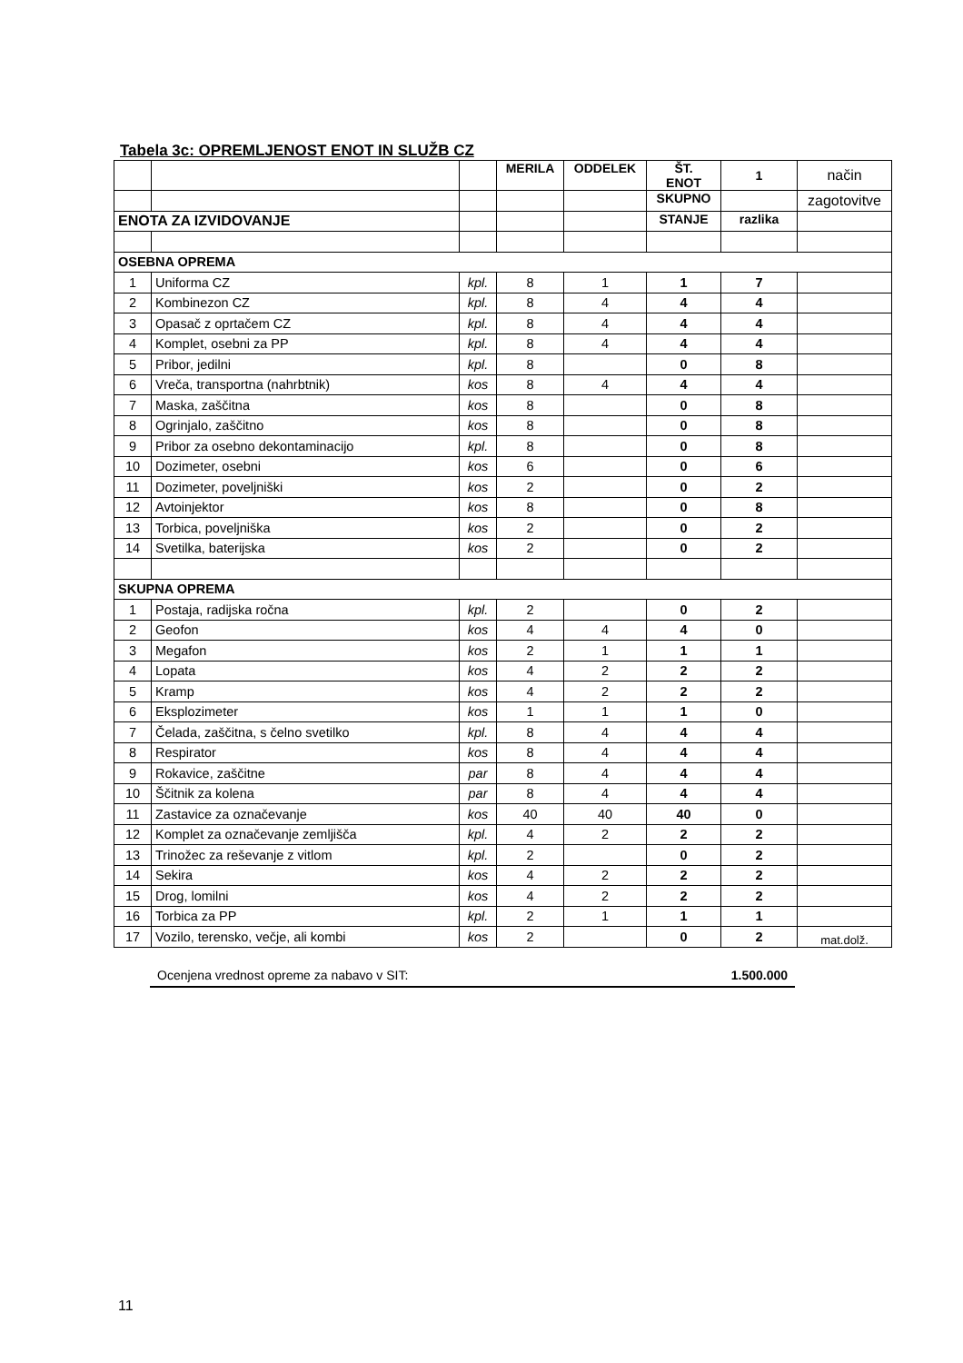Tabela 3c: OPREMLJENOST ENOT IN SLUŽB CZ
| | | | MERILA | ODDELEK | ŠT. ENOT | 1 | način |
| | | | | | SKUPNO | | zagotovitve |
| ENOTA ZA IZVIDOVANJE | | | | | STANJE | razlika | |
| OSEBNA OPREMA | | | | | | | |
| 1 | Uniforma CZ | kpl. | 8 | 1 | 1 | 7 | |
| 2 | Kombinezon CZ | kpl. | 8 | 4 | 4 | 4 | |
| 3 | Opasač z oprtačem CZ | kpl. | 8 | 4 | 4 | 4 | |
| 4 | Komplet, osebni za PP | kpl. | 8 | 4 | 4 | 4 | |
| 5 | Pribor, jedilni | kpl. | 8 | | 0 | 8 | |
| 6 | Vreča, transportna (nahrbtnik) | kos | 8 | 4 | 4 | 4 | |
| 7 | Maska, zaščitna | kos | 8 | | 0 | 8 | |
| 8 | Ogrinjalo, zaščitno | kos | 8 | | 0 | 8 | |
| 9 | Pribor za osebno dekontaminacijo | kpl. | 8 | | 0 | 8 | |
| 10 | Dozimeter, osebni | kos | 6 | | 0 | 6 | |
| 11 | Dozimeter, poveljniški | kos | 2 | | 0 | 2 | |
| 12 | Avtoinjektor | kos | 8 | | 0 | 8 | |
| 13 | Torbica, poveljniška | kos | 2 | | 0 | 2 | |
| 14 | Svetilka, baterijska | kos | 2 | | 0 | 2 | |
| SKUPNA OPREMA | | | | | | | |
| 1 | Postaja, radijska ročna | kpl. | 2 | | 0 | 2 | |
| 2 | Geofon | kos | 4 | 4 | 4 | 0 | |
| 3 | Megafon | kos | 2 | 1 | 1 | 1 | |
| 4 | Lopata | kos | 4 | 2 | 2 | 2 | |
| 5 | Kramp | kos | 4 | 2 | 2 | 2 | |
| 6 | Eksplozimeter | kos | 1 | 1 | 1 | 0 | |
| 7 | Čelada, zaščitna, s čelno svetilko | kpl. | 8 | 4 | 4 | 4 | |
| 8 | Respirator | kos | 8 | 4 | 4 | 4 | |
| 9 | Rokavice, zaščitne | par | 8 | 4 | 4 | 4 | |
| 10 | Ščitnik za kolena | par | 8 | 4 | 4 | 4 | |
| 11 | Zastavice za označevanje | kos | 40 | 40 | 40 | 0 | |
| 12 | Komplet za označevanje zemljišča | kpl. | 4 | 2 | 2 | 2 | |
| 13 | Trinožec za reševanje z vitlom | kpl. | 2 | | 0 | 2 | |
| 14 | Sekira | kos | 4 | 2 | 2 | 2 | |
| 15 | Drog, lomilni | kos | 4 | 2 | 2 | 2 | |
| 16 | Torbica za PP | kpl. | 2 | 1 | 1 | 1 | |
| 17 | Vozilo, terensko, večje, ali kombi | kos | 2 | | 0 | 2 | mat.dolž. |
Ocenjena vrednost opreme za nabavo v SIT: 1.500.000
11